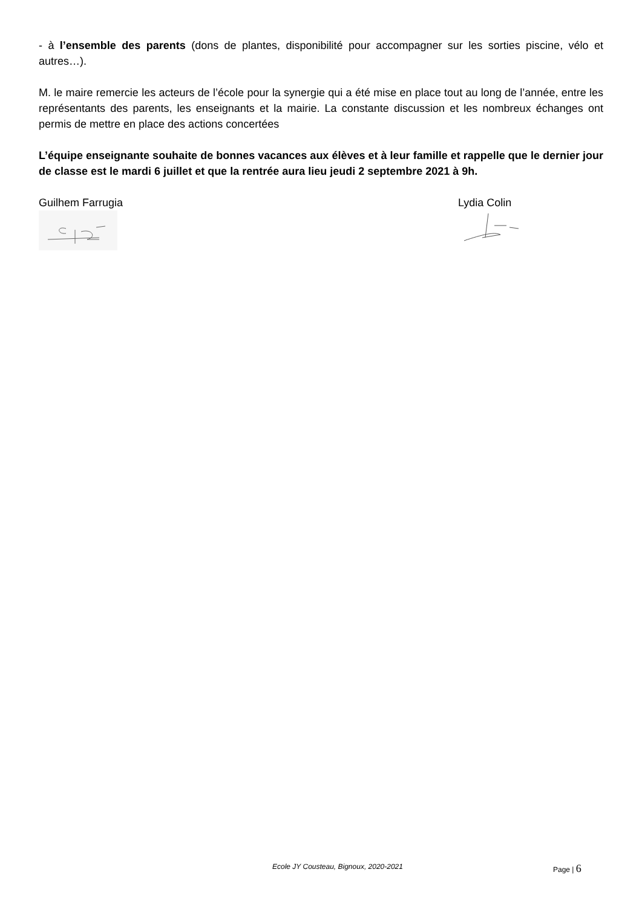- à l’ensemble des parents (dons de plantes, disponibilité pour accompagner sur les sorties piscine, vélo et autres…).
M. le maire remercie les acteurs de l’école pour la synergie qui a été mise en place tout au long de l’année, entre les représentants des parents, les enseignants et la mairie. La constante discussion et les nombreux échanges ont permis de mettre en place des actions concertées
L’équipe enseignante souhaite de bonnes vacances aux élèves et à leur famille et rappelle que le dernier jour de classe est le mardi 6 juillet et que la rentrée aura lieu jeudi 2 septembre 2021 à 9h.
Guilhem Farrugia
Lydia Colin
Ecole JY Cousteau, Bignoux, 2020-2021 Page | 6